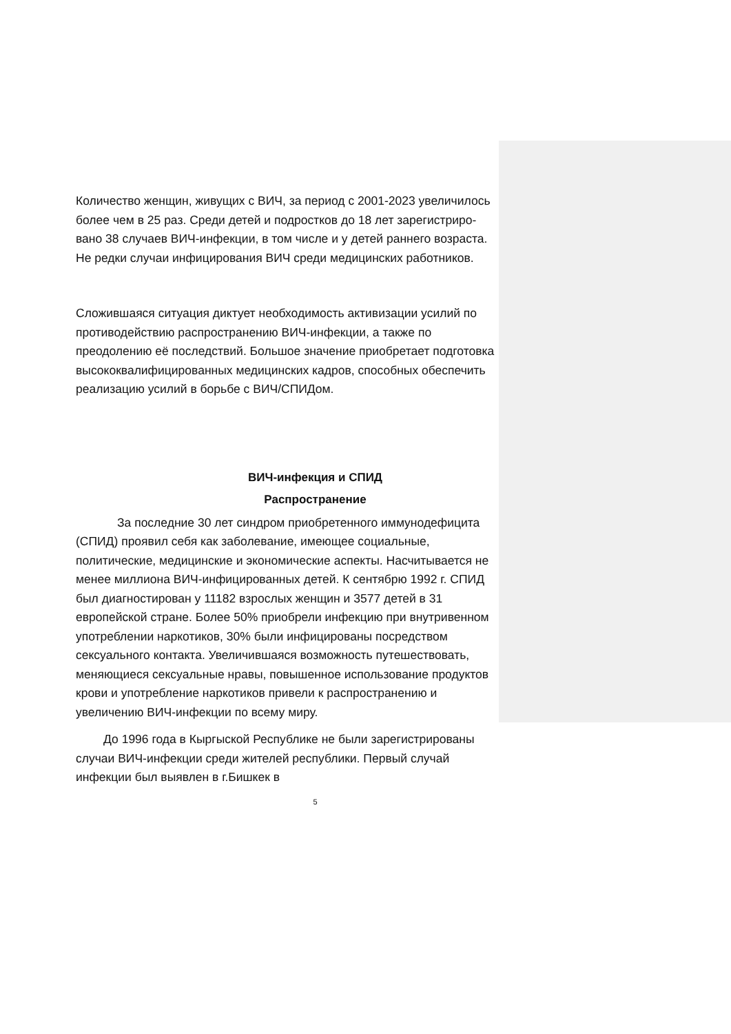Количество женщин, живущих с ВИЧ, за период с 2001-2023 увеличилось более чем в 25 раз. Среди детей и подростков до 18 лет зарегистриро- вано 38 случаев ВИЧ-инфекции, в том числе и у детей раннего возраста. Не редки случаи инфицирования ВИЧ среди медицинских работников.
Сложившаяся ситуация диктует необходимость активизации усилий по противодействию распространению ВИЧ-инфекции, а также по преодолению её последствий. Большое значение приобретает подготовка высококвалифицированных медицинских кадров, способных обеспечить реализацию усилий в борьбе с ВИЧ/СПИДом.
ВИЧ-инфекция и СПИД
Распространение
За последние 30 лет синдром приобретенного иммунодефицита (СПИД) проявил себя как заболевание, имеющее социальные, политические, медицинские и экономические аспекты. Насчитывается не менее миллиона ВИЧ-инфицированных детей. К сентябрю 1992 г. СПИД был диагностирован у 11182 взрослых женщин и 3577 детей в 31 европейской стране. Более 50% приобрели инфекцию при внутривенном употреблении наркотиков, 30% были инфицированы посредством сексуального контакта. Увеличившаяся возможность путешествовать, меняющиеся сексуальные нравы, повышенное использование продуктов крови и употребление наркотиков привели к распространению и увеличению ВИЧ-инфекции по всему миру.
До 1996 года в Кыргыской Республике не были зарегистрированы случаи ВИЧ-инфекции среди жителей республики. Первый случай инфекции был выявлен в г.Бишкек в
5